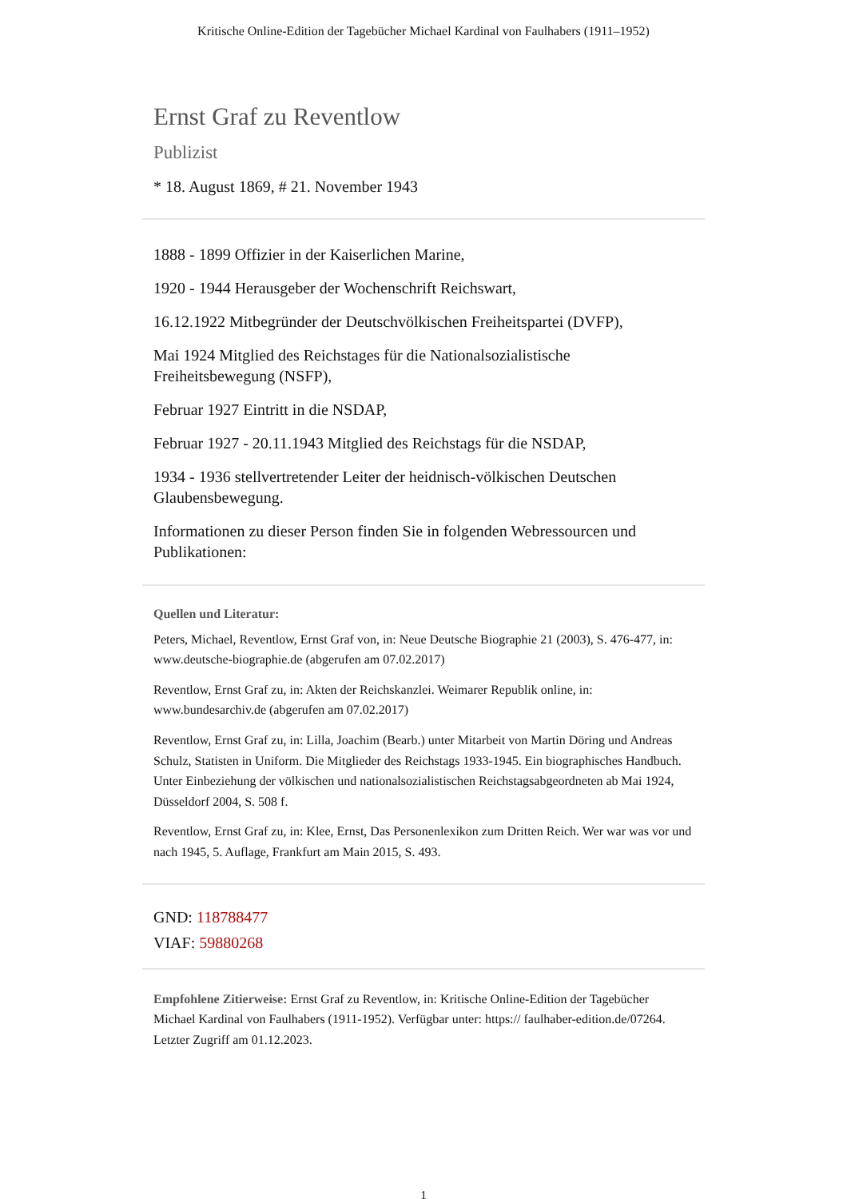Kritische Online-Edition der Tagebücher Michael Kardinal von Faulhabers (1911–1952)
Ernst Graf zu Reventlow
Publizist
* 18. August 1869, # 21. November 1943
1888 - 1899 Offizier in der Kaiserlichen Marine,
1920 - 1944 Herausgeber der Wochenschrift Reichswart,
16.12.1922 Mitbegründer der Deutschvölkischen Freiheitspartei (DVFP),
Mai 1924 Mitglied des Reichstages für die Nationalsozialistische Freiheitsbewegung (NSFP),
Februar 1927 Eintritt in die NSDAP,
Februar 1927 - 20.11.1943 Mitglied des Reichstags für die NSDAP,
1934 - 1936 stellvertretender Leiter der heidnisch-völkischen Deutschen Glaubensbewegung.
Informationen zu dieser Person finden Sie in folgenden Webressourcen und Publikationen:
Quellen und Literatur:
Peters, Michael, Reventlow, Ernst Graf von, in: Neue Deutsche Biographie 21 (2003), S. 476-477, in: www.deutsche-biographie.de (abgerufen am 07.02.2017)
Reventlow, Ernst Graf zu, in: Akten der Reichskanzlei. Weimarer Republik online, in: www.bundesarchiv.de (abgerufen am 07.02.2017)
Reventlow, Ernst Graf zu, in: Lilla, Joachim (Bearb.) unter Mitarbeit von Martin Döring und Andreas Schulz, Statisten in Uniform. Die Mitglieder des Reichstags 1933-1945. Ein biographisches Handbuch. Unter Einbeziehung der völkischen und nationalsozialistischen Reichstagsabgeordneten ab Mai 1924, Düsseldorf 2004, S. 508 f.
Reventlow, Ernst Graf zu, in: Klee, Ernst, Das Personenlexikon zum Dritten Reich. Wer war was vor und nach 1945, 5. Auflage, Frankfurt am Main 2015, S. 493.
GND: 118788477
VIAF: 59880268
Empfohlene Zitierweise: Ernst Graf zu Reventlow, in: Kritische Online-Edition der Tagebücher Michael Kardinal von Faulhabers (1911-1952). Verfügbar unter: https:// faulhaber-edition.de/07264. Letzter Zugriff am 01.12.2023.
1